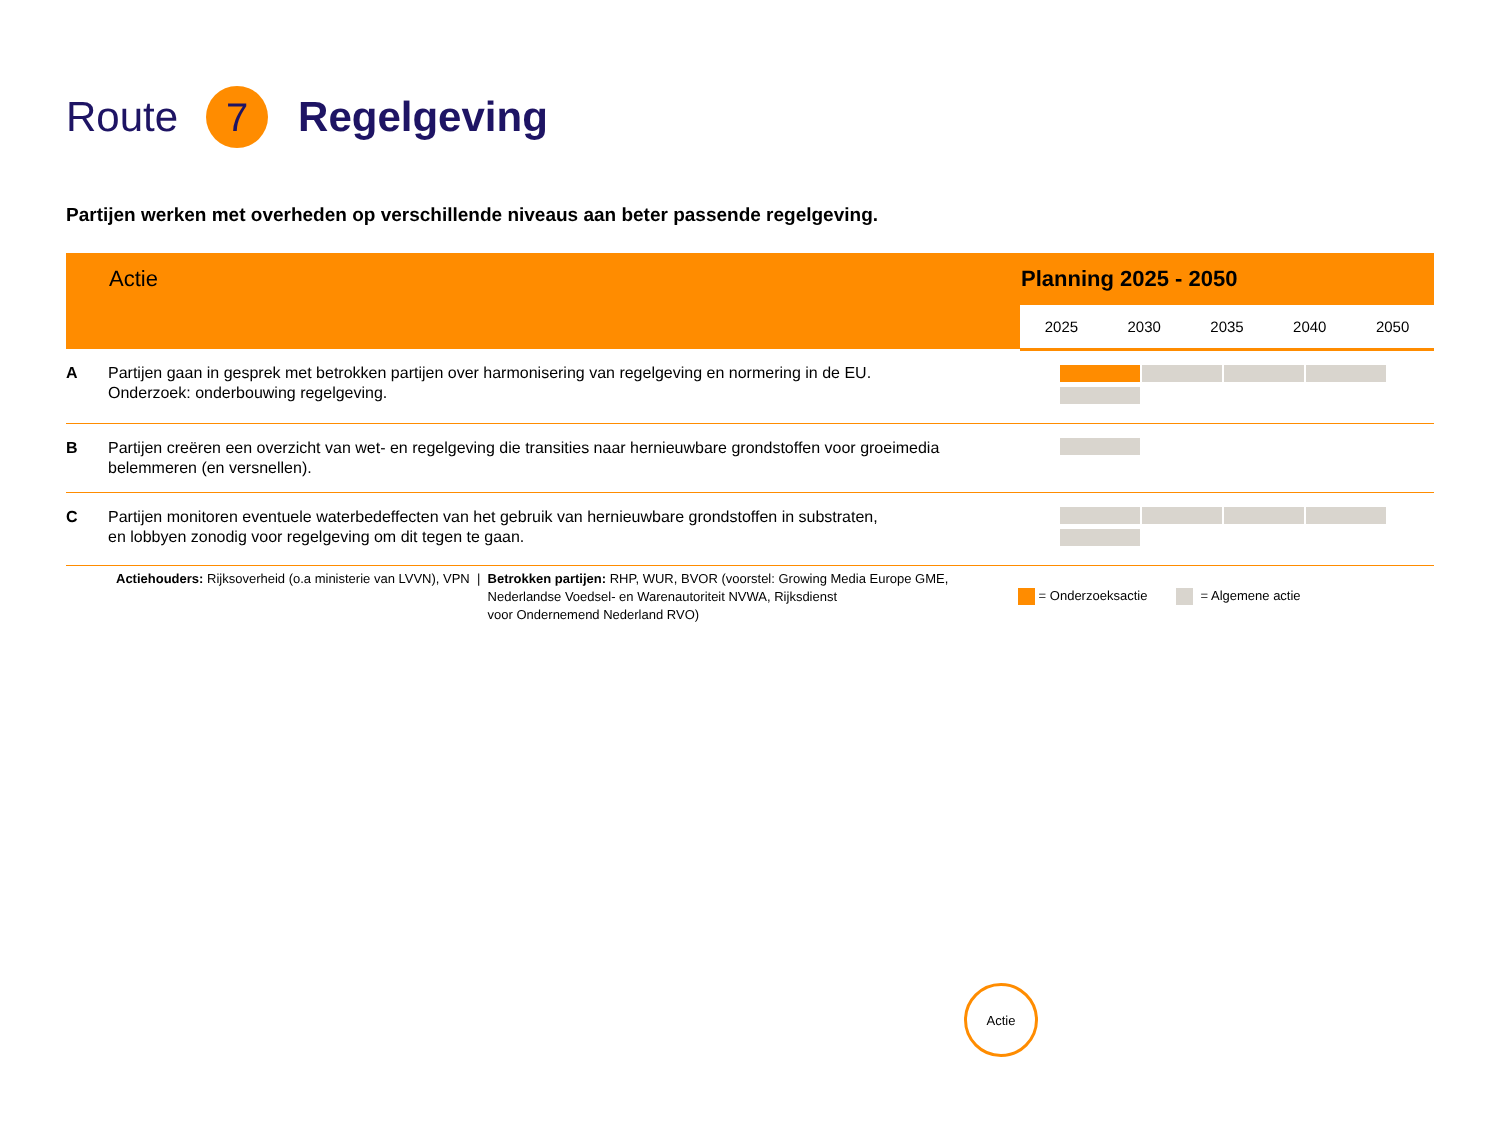Route 7 Regelgeving
Partijen werken met overheden op verschillende niveaus aan beter passende regelgeving.
| | Actie | Planning 2025 - 2050 | | | | |
| --- | --- | --- | --- | --- | --- | --- |
| | | 2025 | 2030 | 2035 | 2040 | 2050 |
| A | Partijen gaan in gesprek met betrokken partijen over harmonisering van regelgeving en normering in de EU. Onderzoek: onderbouwing regelgeving. | | | | | |
| B | Partijen creëren een overzicht van wet- en regelgeving die transities naar hernieuwbare grondstoffen voor groeimedia belemmeren (en versnellen). | | | | | |
| C | Partijen monitoren eventuele waterbedeffecten van het gebruik van hernieuwbare grondstoffen in substraten, en lobbyen zonodig voor regelgeving om dit tegen te gaan. | | | | | |
Actiehouders: Rijksoverheid (o.a ministerie van LVVN), VPN |
Betrokken partijen: RHP, WUR, BVOR (voorstel: Growing Media Europe GME,
Nederlandse Voedsel- en Warenautoriteit NVWA, Rijksdienst
voor Ondernemend Nederland RVO)
= Onderzoeksactie = Algemene actie
Actie